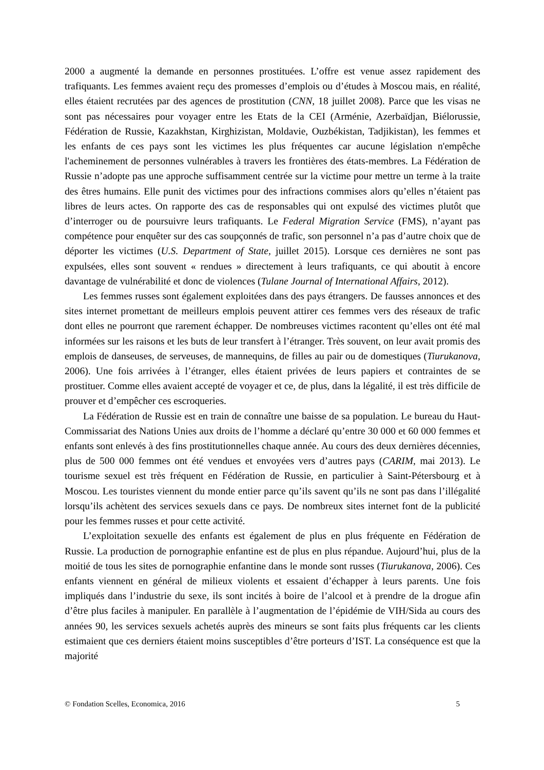2000 a augmenté la demande en personnes prostituées. L’offre est venue assez rapidement des trafiquants. Les femmes avaient reçu des promesses d’emplois ou d’études à Moscou mais, en réalité, elles étaient recrutées par des agences de prostitution (CNN, 18 juillet 2008). Parce que les visas ne sont pas nécessaires pour voyager entre les Etats de la CEI (Arménie, Azerbaïdjan, Biélorussie, Fédération de Russie, Kazakhstan, Kirghizistan, Moldavie, Ouzbékistan, Tadjikistan), les femmes et les enfants de ces pays sont les victimes les plus fréquentes car aucune législation n'empêche l'acheminement de personnes vulnérables à travers les frontières des états-membres. La Fédération de Russie n’adopte pas une approche suffisamment centrée sur la victime pour mettre un terme à la traite des êtres humains. Elle punit des victimes pour des infractions commises alors qu’elles n’étaient pas libres de leurs actes. On rapporte des cas de responsables qui ont expulsé des victimes plutôt que d’interroger ou de poursuivre leurs trafiquants. Le Federal Migration Service (FMS), n’ayant pas compétence pour enquêter sur des cas soupçonnés de trafic, son personnel n’a pas d’autre choix que de déporter les victimes (U.S. Department of State, juillet 2015). Lorsque ces dernières ne sont pas expulsées, elles sont souvent « rendues » directement à leurs trafiquants, ce qui aboutit à encore davantage de vulnérabilité et donc de violences (Tulane Journal of International Affairs, 2012).
Les femmes russes sont également exploitées dans des pays étrangers. De fausses annonces et des sites internet promettant de meilleurs emplois peuvent attirer ces femmes vers des réseaux de trafic dont elles ne pourront que rarement échapper. De nombreuses victimes racontent qu’elles ont été mal informées sur les raisons et les buts de leur transfert à l’étranger. Très souvent, on leur avait promis des emplois de danseuses, de serveuses, de mannequins, de filles au pair ou de domestiques (Tiurukanova, 2006). Une fois arrivées à l’étranger, elles étaient privées de leurs papiers et contraintes de se prostituer. Comme elles avaient accepté de voyager et ce, de plus, dans la légalité, il est très difficile de prouver et d’empêcher ces escroqueries.
La Fédération de Russie est en train de connaître une baisse de sa population. Le bureau du Haut-Commissariat des Nations Unies aux droits de l’homme a déclaré qu’entre 30 000 et 60 000 femmes et enfants sont enlevés à des fins prostitutionnelles chaque année. Au cours des deux dernières décennies, plus de 500 000 femmes ont été vendues et envoyées vers d’autres pays (CARIM, mai 2013). Le tourisme sexuel est très fréquent en Fédération de Russie, en particulier à Saint-Pétersbourg et à Moscou. Les touristes viennent du monde entier parce qu’ils savent qu’ils ne sont pas dans l’illégalité lorsqu’ils achètent des services sexuels dans ce pays. De nombreux sites internet font de la publicité pour les femmes russes et pour cette activité.
L’exploitation sexuelle des enfants est également de plus en plus fréquente en Fédération de Russie. La production de pornographie enfantine est de plus en plus répandue. Aujourd’hui, plus de la moitié de tous les sites de pornographie enfantine dans le monde sont russes (Tiurukanova, 2006). Ces enfants viennent en général de milieux violents et essaient d’échapper à leurs parents. Une fois impliqués dans l’industrie du sexe, ils sont incités à boire de l’alcool et à prendre de la drogue afin d’être plus faciles à manipuler. En parallèle à l’augmentation de l’épidémie de VIH/Sida au cours des années 90, les services sexuels achetés auprès des mineurs se sont faits plus fréquents car les clients estimaient que ces derniers étaient moins susceptibles d’être porteurs d’IST. La conséquence est que la majorité
© Fondation Scelles, Economica, 2016 5